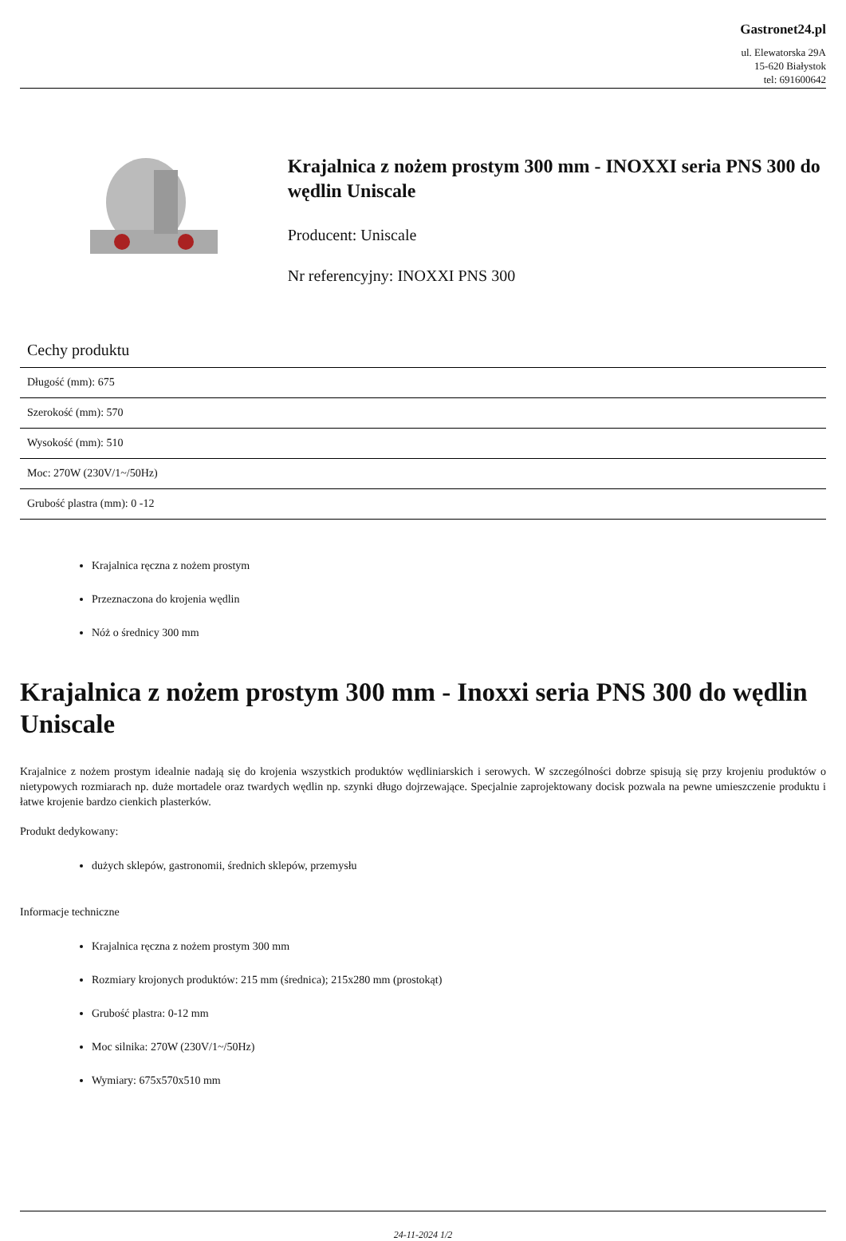Gastronet24.pl
ul. Elewatorska 29A
15-620 Białystok
tel: 691600642
Krajalnica z nożem prostym 300 mm - INOXXI seria PNS 300 do wędlin Uniscale
Producent: Uniscale
Nr referencyjny: INOXXI PNS 300
Cechy produktu
| Długość (mm): 675 |
| Szerokość (mm): 570 |
| Wysokość (mm): 510 |
| Moc: 270W (230V/1~/50Hz) |
| Grubość plastra (mm): 0 -12 |
Krajalnica ręczna z nożem prostym
Przeznaczona do krojenia wędlin
Nóż o średnicy 300 mm
Krajalnica z nożem prostym 300 mm - Inoxxi seria PNS 300 do wędlin Uniscale
Krajalnice z nożem prostym idealnie nadają się do krojenia wszystkich produktów wędliniarskich i serowych. W szczególności dobrze spisują się przy krojeniu produktów o nietypowych rozmiarach np. duże mortadele oraz twardych wędlin np. szynki długo dojrzewające. Specjalnie zaprojektowany docisk pozwala na pewne umieszczenie produktu i łatwe krojenie bardzo cienkich plasterków.
Produkt dedykowany:
dużych sklepów, gastronomii, średnich sklepów, przemysłu
Informacje techniczne
Krajalnica ręczna z nożem prostym 300 mm
Rozmiary krojonych produktów: 215 mm (średnica); 215x280 mm (prostokąt)
Grubość plastra: 0-12 mm
Moc silnika: 270W (230V/1~/50Hz)
Wymiary: 675x570x510 mm
24-11-2024 1/2